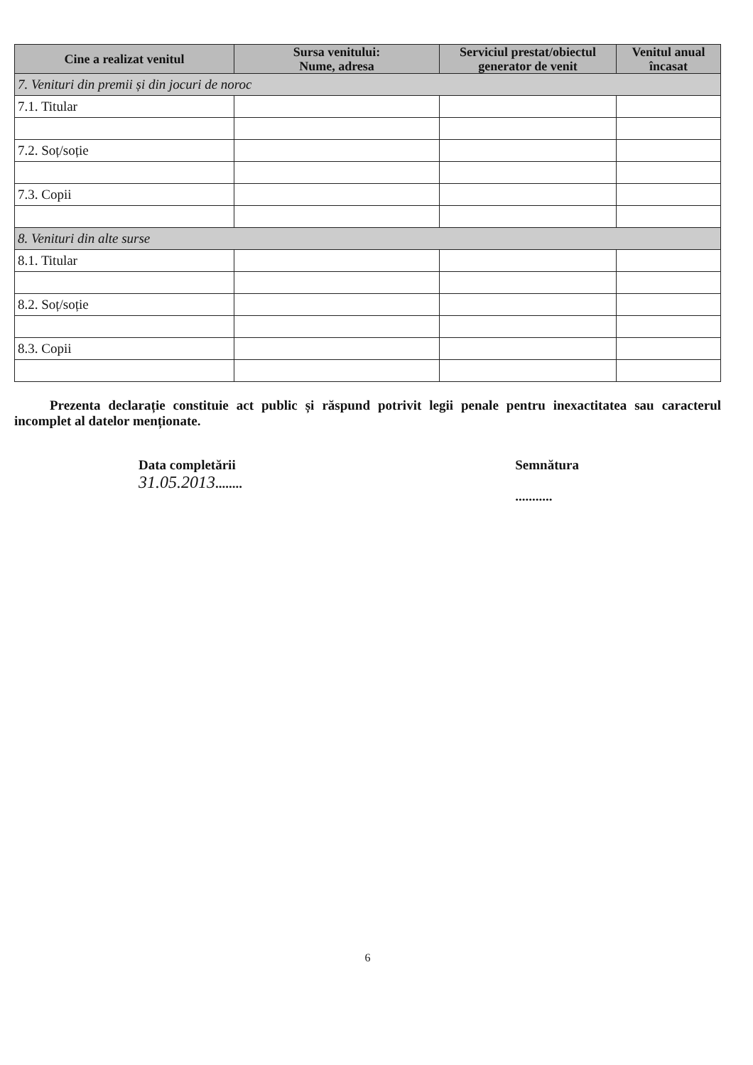| Cine a realizat venitul | Sursa venitului: Nume, adresa | Serviciul prestat/obiectul generator de venit | Venitul anual încasat |
| --- | --- | --- | --- |
| 7. Venituri din premii și din jocuri de noroc | | | |
| 7.1. Titular | | | |
| 7.2. Soț/soție | | | |
| 7.3. Copii | | | |
| 8. Venituri din alte surse | | | |
| 8.1. Titular | | | |
| 8.2. Soț/soție | | | |
| 8.3. Copii | | | |
Prezenta declarație constituie act public și răspund potrivit legii penale pentru inexactitatea sau caracterul incomplet al datelor menționate.
Data completării
31.05.2013........
Semnătura
...........
6